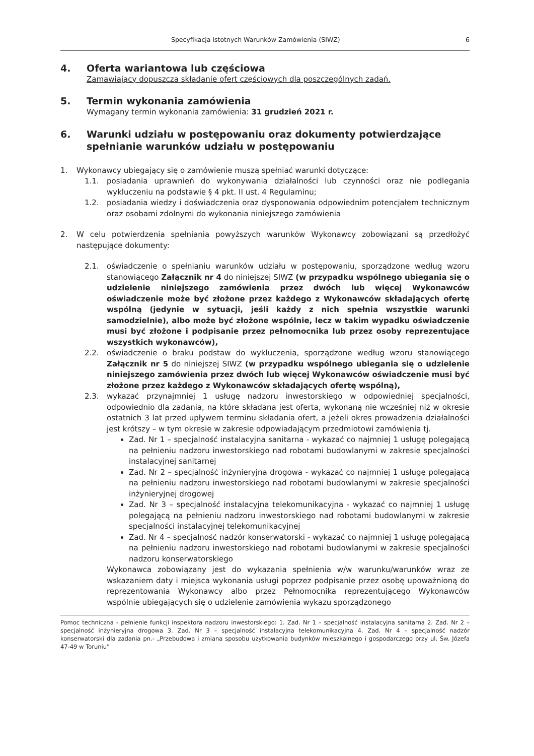Specyfikacja Istotnych Warunków Zamówienia (SIWZ) 6
4. Oferta wariantowa lub częściowa
Zamawiający dopuszcza składanie ofert częściowych dla poszczególnych zadań.
5. Termin wykonania zamówienia
Wymagany termin wykonania zamówienia: 31 grudzień 2021 r.
6. Warunki udziału w postępowaniu oraz dokumenty potwierdzające spełnianie warunków udziału w postępowaniu
1. Wykonawcy ubiegający się o zamówienie muszą spełniać warunki dotyczące:
1.1. posiadania uprawnień do wykonywania działalności lub czynności oraz nie podlegania wykluczeniu na podstawie § 4 pkt. II ust. 4 Regulaminu;
1.2. posiadania wiedzy i doświadczenia oraz dysponowania odpowiednim potencjałem technicznym oraz osobami zdolnymi do wykonania niniejszego zamówienia
2. W celu potwierdzenia spełniania powyższych warunków Wykonawcy zobowiązani są przedłożyć następujące dokumenty:
2.1. oświadczenie o spełnianiu warunków udziału w postępowaniu, sporządzone według wzoru stanowiącego Załącznik nr 4 do niniejszej SIWZ (w przypadku wspólnego ubiegania się o udzielenie niniejszego zamówienia przez dwóch lub więcej Wykonawców oświadczenie może być złożone przez każdego z Wykonawców składających ofertę wspólną (jedynie w sytuacji, jeśli każdy z nich spełnia wszystkie warunki samodzielnie), albo może być złożone wspólnie, lecz w takim wypadku oświadczenie musi być złożone i podpisanie przez pełnomocnika lub przez osoby reprezentujące wszystkich wykonawców),
2.2. oświadczenie o braku podstaw do wykluczenia, sporządzone według wzoru stanowiącego Załącznik nr 5 do niniejszej SIWZ (w przypadku wspólnego ubiegania się o udzielenie niniejszego zamówienia przez dwóch lub więcej Wykonawców oświadczenie musi być złożone przez każdego z Wykonawców składających ofertę wspólną),
2.3. wykazać przynajmniej 1 usługę nadzoru inwestorskiego w odpowiedniej specjalności, odpowiednio dla zadania, na które składana jest oferta, wykonaną nie wcześniej niż w okresie ostatnich 3 lat przed upływem terminu składania ofert, a jeżeli okres prowadzenia działalności jest krótszy – w tym okresie w zakresie odpowiadającym przedmiotowi zamówienia tj.
Zad. Nr 1 – specjalność instalacyjna sanitarna - wykazać co najmniej 1 usługę polegającą na pełnieniu nadzoru inwestorskiego nad robotami budowlanymi w zakresie specjalności instalacyjnej sanitarnej
Zad. Nr 2 – specjalność inżynieryjna drogowa - wykazać co najmniej 1 usługę polegającą na pełnieniu nadzoru inwestorskiego nad robotami budowlanymi w zakresie specjalności inżynieryjnej drogowej
Zad. Nr 3 – specjalność instalacyjna telekomunikacyjna - wykazać co najmniej 1 usługę polegającą na pełnieniu nadzoru inwestorskiego nad robotami budowlanymi w zakresie specjalności instalacyjnej telekomunikacyjnej
Zad. Nr 4 – specjalność nadzór konserwatorski - wykazać co najmniej 1 usługę polegającą na pełnieniu nadzoru inwestorskiego nad robotami budowlanymi w zakresie specjalności nadzoru konserwatorskiego
Wykonawca zobowiązany jest do wykazania spełnienia w/w warunku/warunków wraz ze wskazaniem daty i miejsca wykonania usługi poprzez podpisanie przez osobę upoważnioną do reprezentowania Wykonawcy albo przez Pełnomocnika reprezentującego Wykonawców wspólnie ubiegających się o udzielenie zamówienia wykazu sporządzonego
Pomoc techniczna - pełnienie funkcji inspektora nadzoru inwestorskiego: 1. Zad. Nr 1 – specjalność instalacyjna sanitarna 2. Zad. Nr 2 – specjalność inżynieryjna drogowa 3. Zad. Nr 3 – specjalność instalacyjna telekomunikacyjna 4. Zad. Nr 4 – specjalność nadzór konserwatorski dla zadania pn.- „Przebudowa i zmiana sposobu użytkowania budynków mieszkalnego i gospodarczego przy ul. Św. Józefa 47-49 w Toruniu”